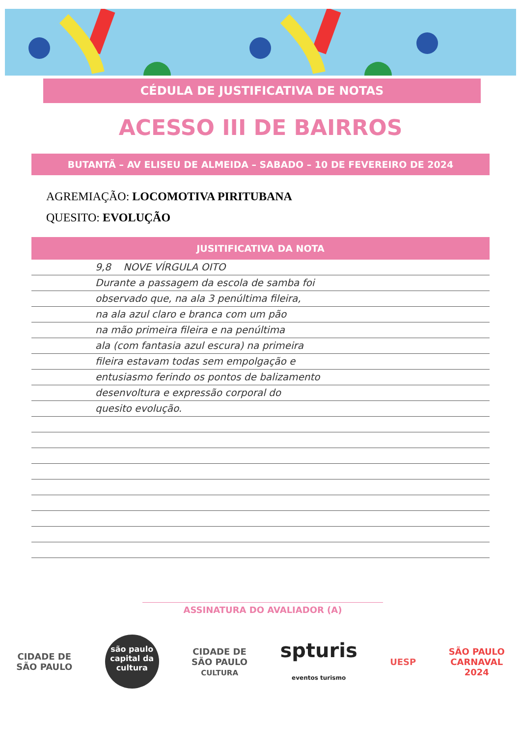CÉDULA DE JUSTIFICATIVA DE NOTAS
ACESSO III DE BAIRROS
BUTANTÃ – AV ELISEU DE ALMEIDA – SABADO – 10 DE FEVEREIRO DE 2024
AGREMIAÇÃO: LOCOMOTIVA PIRITUBANA
QUESITO: EVOLUÇÃO
JUSITIFICATIVA DA NOTA
9,8 NOVE VÍRGULA OITO
Durante a passagem da escola de samba foi
observado que, na ala 3 penúltima fileira,
na ala azul claro e branca com um pão
na mão primeira fileira e na penúltima
ala (com fantasia azul escura) na primeira
fileira estavam todas sem empolgação e
entusiasmo ferindo os pontos de balizamento
desenvoltura e expressão corporal do
quesito evolução.
ASSINATURA DO AVALIADOR (A)
CIDADE DE
SÃO PAULO
são paulo
capital da cultura
CIDADE DE
SÃO PAULO
CULTURA
spturis
eventos turismo
UESP
SÃO PAULO
CARNAVAL
2024